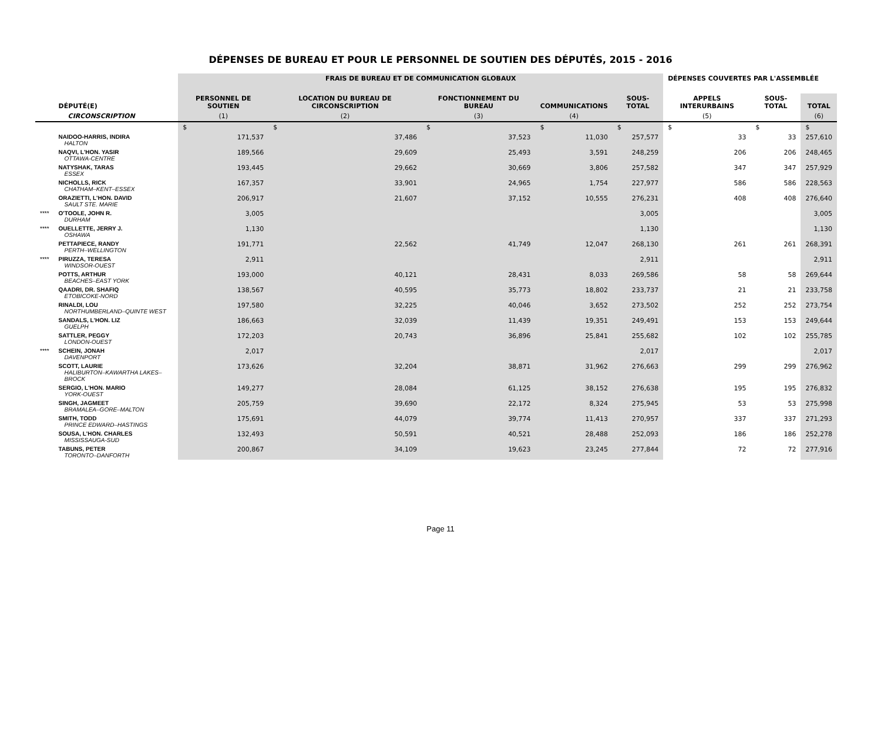DÉPENSES DE BUREAU ET POUR LE PERSONNEL DE SOUTIEN DES DÉPUTÉS, 2015 - 2016
| | | FRAIS DE BUREAU ET DE COMMUNICATION GLOBAUX | | | | | DÉPENSES COUVERTES PAR L'ASSEMBLÉE | | |
| --- | --- | --- | --- | --- | --- | --- | --- | --- | --- |
| | DÉPUTÉ(E) | PERSONNEL DE SOUTIEN | LOCATION DU BUREAU DE CIRCONSCRIPTION | FONCTIONNEMENT DU BUREAU | COMMUNICATIONS | SOUS-TOTAL | APPELS INTERURBAINS | SOUS-TOTAL | TOTAL |
| | CIRCONSCRIPTION | (1) | (2) | (3) | (4) | | (5) | | (6) |
| | | $ | $ | $ | $ | $ | $ | $ | $ |
| | NAIDOO-HARRIS, INDIRA HALTON | 171,537 | 37,486 | 37,523 | 11,030 | 257,577 | 33 | 33 | 257,610 |
| | NAQVI, L'HON. YASIR OTTAWA-CENTRE | 189,566 | 29,609 | 25,493 | 3,591 | 248,259 | 206 | 206 | 248,465 |
| | NATYSHAK, TARAS ESSEX | 193,445 | 29,662 | 30,669 | 3,806 | 257,582 | 347 | 347 | 257,929 |
| | NICHOLLS, RICK CHATHAM–KENT–ESSEX | 167,357 | 33,901 | 24,965 | 1,754 | 227,977 | 586 | 586 | 228,563 |
| | ORAZIETTI, L'HON. DAVID SAULT STE. MARIE | 206,917 | 21,607 | 37,152 | 10,555 | 276,231 | 408 | 408 | 276,640 |
| **** | O'TOOLE, JOHN R. DURHAM | 3,005 | | | | 3,005 | | | 3,005 |
| **** | OUELLETTE, JERRY J. OSHAWA | 1,130 | | | | 1,130 | | | 1,130 |
| | PETTAPIECE, RANDY PERTH–WELLINGTON | 191,771 | 22,562 | 41,749 | 12,047 | 268,130 | 261 | 261 | 268,391 |
| **** | PIRUZZA, TERESA WINDSOR-OUEST | 2,911 | | | | 2,911 | | | 2,911 |
| | POTTS, ARTHUR BEACHES–EAST YORK | 193,000 | 40,121 | 28,431 | 8,033 | 269,586 | 58 | 58 | 269,644 |
| | QAADRI, DR. SHAFIQ ETOBICOKE-NORD | 138,567 | 40,595 | 35,773 | 18,802 | 233,737 | 21 | 21 | 233,758 |
| | RINALDI, LOU NORTHUMBERLAND–QUINTE WEST | 197,580 | 32,225 | 40,046 | 3,652 | 273,502 | 252 | 252 | 273,754 |
| | SANDALS, L'HON. LIZ GUELPH | 186,663 | 32,039 | 11,439 | 19,351 | 249,491 | 153 | 153 | 249,644 |
| | SATTLER, PEGGY LONDON-OUEST | 172,203 | 20,743 | 36,896 | 25,841 | 255,682 | 102 | 102 | 255,785 |
| **** | SCHEIN, JONAH DAVENPORT | 2,017 | | | | 2,017 | | | 2,017 |
| | SCOTT, LAURIE HALIBURTON–KAWARTHA LAKES–BROCK | 173,626 | 32,204 | 38,871 | 31,962 | 276,663 | 299 | 299 | 276,962 |
| | SERGIO, L'HON. MARIO YORK-OUEST | 149,277 | 28,084 | 61,125 | 38,152 | 276,638 | 195 | 195 | 276,832 |
| | SINGH, JAGMEET BRAMALEA–GORE–MALTON | 205,759 | 39,690 | 22,172 | 8,324 | 275,945 | 53 | 53 | 275,998 |
| | SMITH, TODD PRINCE EDWARD–HASTINGS | 175,691 | 44,079 | 39,774 | 11,413 | 270,957 | 337 | 337 | 271,293 |
| | SOUSA, L'HON. CHARLES MISSISSAUGA-SUD | 132,493 | 50,591 | 40,521 | 28,488 | 252,093 | 186 | 186 | 252,278 |
| | TABUNS, PETER TORONTO–DANFORTH | 200,867 | 34,109 | 19,623 | 23,245 | 277,844 | 72 | 72 | 277,916 |
Page 11